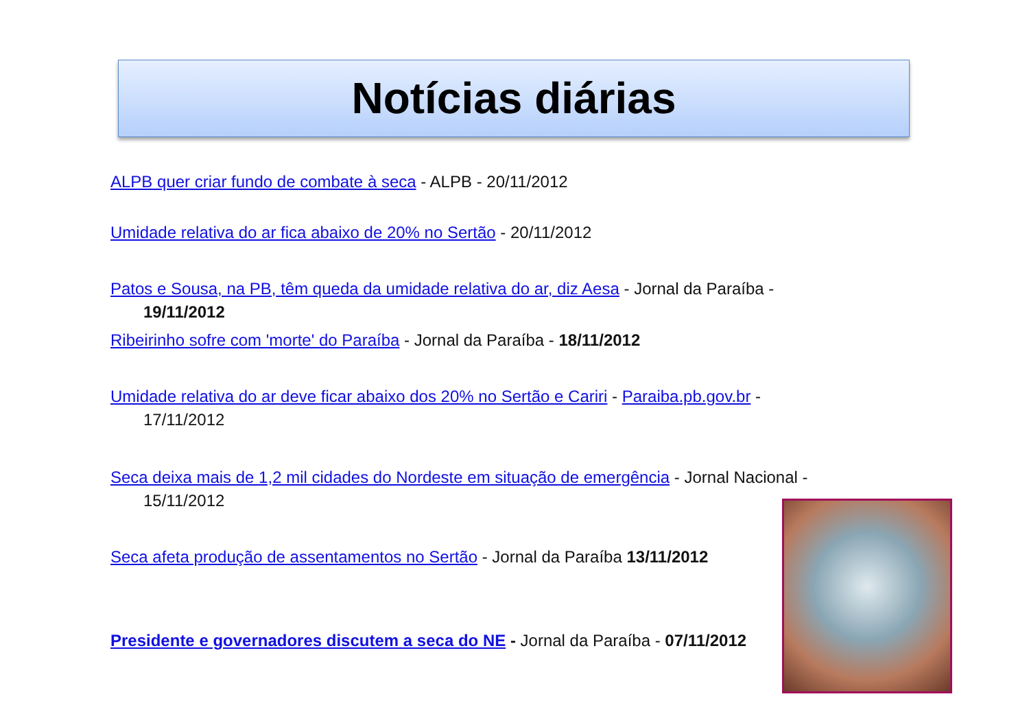Notícias diárias
ALPB quer criar fundo de combate à seca - ALPB - 20/11/2012
Umidade relativa do ar fica abaixo de 20% no Sertão - 20/11/2012
Patos e Sousa, na PB, têm queda da umidade relativa do ar, diz Aesa - Jornal da Paraíba - 19/11/2012
Ribeirinho sofre com 'morte' do Paraíba - Jornal da Paraíba - 18/11/2012
Umidade relativa do ar deve ficar abaixo dos 20% no Sertão e Cariri - Paraiba.pb.gov.br - 17/11/2012
Seca deixa mais de 1,2 mil cidades do Nordeste em situação de emergência - Jornal Nacional - 15/11/2012
Seca afeta produção de assentamentos no Sertão - Jornal da Paraíba 13/11/2012
Presidente e governadores discutem a seca do NE - Jornal da Paraíba - 07/11/2012